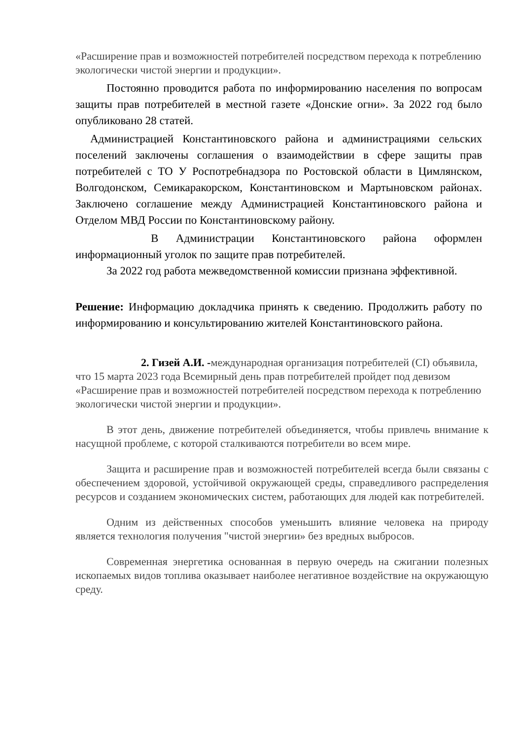«Расширение прав и возможностей потребителей посредством перехода к потреблению экологически чистой энергии и продукции».
Постоянно проводится работа по информированию населения по вопросам защиты прав потребителей в местной газете «Донские огни». За 2022 год было опубликовано 28 статей.
Администрацией Константиновского района и администрациями сельских поселений заключены соглашения о взаимодействии в сфере защиты прав потребителей с ТО У Роспотребнадзора по Ростовской области в Цимлянском, Волгодонском, Семикаракорском, Константиновском и Мартыновском районах. Заключено соглашение между Администрацией Константиновского района и Отделом МВД России по Константиновскому району.
В Администрации Константиновского района оформлен информационный уголок по защите прав потребителей.
За 2022 год работа межведомственной комиссии признана эффективной.
Решение: Информацию докладчика принять к сведению. Продолжить работу по информированию и консультированию жителей Константиновского района.
2. Гизей А.И. -международная организация потребителей (CI) объявила, что 15 марта 2023 года Всемирный день прав потребителей пройдет под девизом «Расширение прав и возможностей потребителей посредством перехода к потреблению экологически чистой энергии и продукции».
В этот день, движение потребителей объединяется, чтобы привлечь внимание к насущной проблеме, с которой сталкиваются потребители во всем мире.
Защита и расширение прав и возможностей потребителей всегда были связаны с обеспечением здоровой, устойчивой окружающей среды, справедливого распределения ресурсов и созданием экономических систем, работающих для людей как потребителей.
Одним из действенных способов уменьшить влияние человека на природу является технология получения "чистой энергии» без вредных выбросов.
Современная энергетика основанная в первую очередь на сжигании полезных ископаемых видов топлива оказывает наиболее негативное воздействие на окружающую среду.